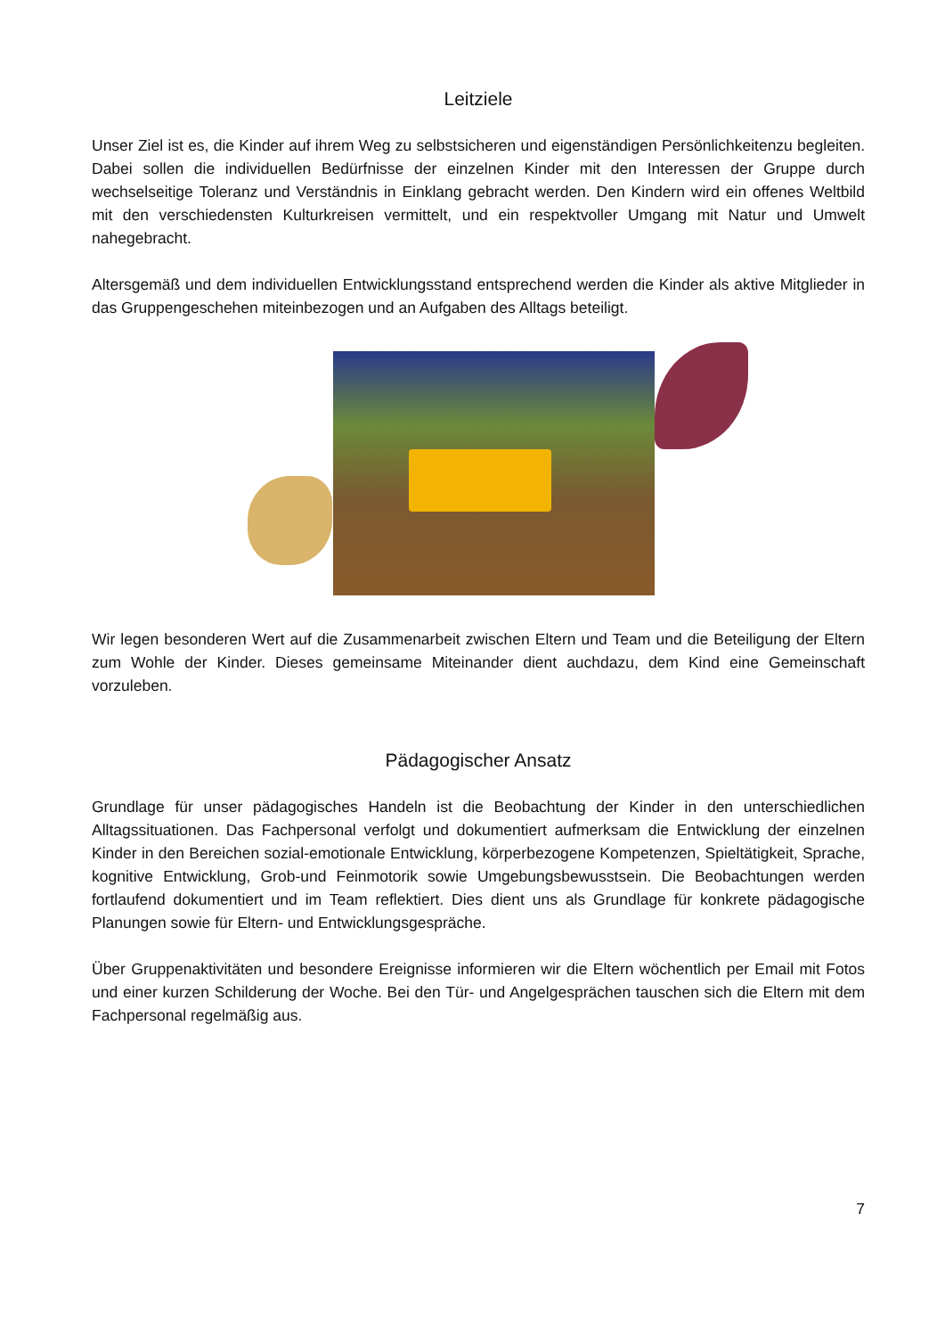Leitziele
Unser Ziel ist es, die Kinder auf ihrem Weg zu selbstsicheren und eigenständigen Persönlichkeitenzu begleiten. Dabei sollen die individuellen Bedürfnisse der einzelnen Kinder mit den Interessen der Gruppe durch wechselseitige Toleranz und Verständnis in Einklang gebracht werden. Den Kindern wird ein offenes Weltbild mit den verschiedensten Kulturkreisen vermittelt, und ein respektvoller Umgang mit Natur und Umwelt nahegebracht.
Altersgemäß und dem individuellen Entwicklungsstand entsprechend werden die Kinder als aktive Mitglieder in das Gruppengeschehen miteinbezogen und an Aufgaben des Alltags beteiligt.
Wir legen besonderen Wert auf die Zusammenarbeit zwischen Eltern und Team und die Beteiligung der Eltern zum Wohle der Kinder. Dieses gemeinsame Miteinander dient auchdazu, dem Kind eine Gemeinschaft vorzuleben.
Pädagogischer Ansatz
Grundlage für unser pädagogisches Handeln ist die Beobachtung der Kinder in den unterschiedlichen Alltagssituationen. Das Fachpersonal verfolgt und dokumentiert aufmerksam die Entwicklung der einzelnen Kinder in den Bereichen sozial-emotionale Entwicklung, körperbezogene Kompetenzen, Spieltätigkeit, Sprache, kognitive Entwicklung, Grob-und Feinmotorik sowie Umgebungsbewusstsein. Die Beobachtungen werden fortlaufend dokumentiert und im Team reflektiert. Dies dient uns als Grundlage für konkrete pädagogische Planungen sowie für Eltern- und Entwicklungsgespräche.
Über Gruppenaktivitäten und besondere Ereignisse informieren wir die Eltern wöchentlich per Email mit Fotos und einer kurzen Schilderung der Woche. Bei den Tür- und Angelgesprächen tauschen sich die Eltern mit dem Fachpersonal regelmäßig aus.
7